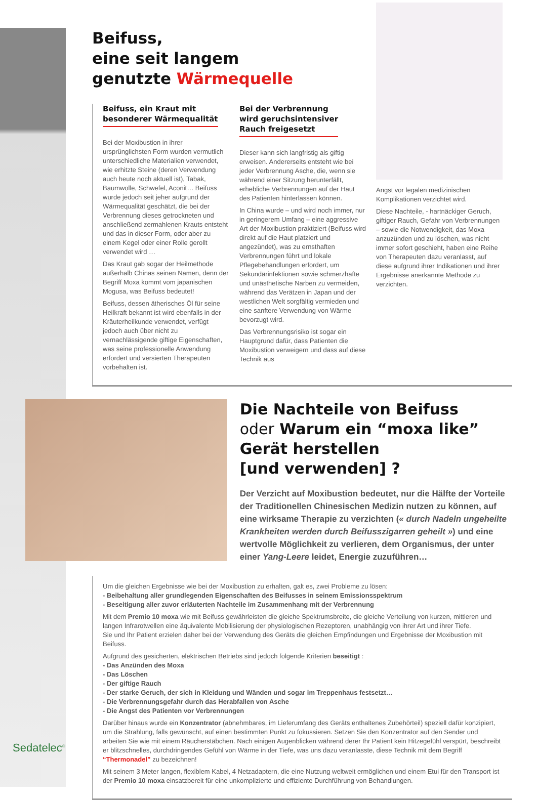Beifuss,
eine seit langem
genutzte Wärmequelle
Beifuss, ein Kraut mit
besonderer Wärmequalität
Bei der Moxibustion in ihrer ursprünglichsten Form wurden vermutlich unterschiedliche Materialien verwendet, wie erhitzte Steine (deren Verwendung auch heute noch aktuell ist), Tabak, Baumwolle, Schwefel, Aconit… Beifuss wurde jedoch seit jeher aufgrund der Wärmequalität geschätzt, die bei der Verbrennung dieses getrockneten und anschließend zermahlenen Krauts entsteht und das in dieser Form, oder aber zu einem Kegel oder einer Rolle gerollt verwendet wird …
Das Kraut gab sogar der Heilmethode außerhalb Chinas seinen Namen, denn der Begriff Moxa kommt vom japanischen Mogusa, was Beifuss bedeutet!
Beifuss, dessen ätherisches Öl für seine Heilkraft bekannt ist wird ebenfalls in der Kräuterheilkunde verwendet, verfügt jedoch auch über nicht zu vernachlässigende giftige Eigenschaften, was seine professionelle Anwendung erfordert und versierten Therapeuten vorbehalten ist.
Bei der Verbrennung
wird geruchsintensiver
Rauch freigesetzt
Dieser kann sich langfristig als giftig erweisen. Andererseits entsteht wie bei jeder Verbrennung Asche, die, wenn sie während einer Sitzung herunterfällt, erhebliche Verbrennungen auf der Haut des Patienten hinterlassen können.
In China wurde – und wird noch immer, nur in geringerem Umfang – eine aggressive Art der Moxibustion praktiziert (Beifuss wird direkt auf die Haut platziert und angezündet), was zu ernsthaften Verbrennungen führt und lokale Pflegebehandlungen erfordert, um Sekundärinfektionen sowie schmerzhafte und unästhetische Narben zu vermeiden, während das Verätzen in Japan und der westlichen Welt sorgfältig vermieden und eine sanftere Verwendung von Wärme bevorzugt wird.
Das Verbrennungsrisiko ist sogar ein Hauptgrund dafür, dass Patienten die Moxibustion verweigern und dass auf diese Technik aus
Angst vor legalen medizinischen Komplikationen verzichtet wird.
Diese Nachteile, - hartnäckiger Geruch, giftiger Rauch, Gefahr von Verbrennungen – sowie die Notwendigkeit, das Moxa anzuzünden und zu löschen, was nicht immer sofort geschieht, haben eine Reihe von Therapeuten dazu veranlasst, auf diese aufgrund ihrer Indikationen und ihrer Ergebnisse anerkannte Methode zu verzichten.
Die Nachteile von Beifuss
oder Warum ein “moxa like” Gerät herstellen
[und verwenden] ?
Der Verzicht auf Moxibustion bedeutet, nur die Hälfte der Vorteile der Traditionellen Chinesischen Medizin nutzen zu können, auf eine wirksame Therapie zu verzichten (« durch Nadeln ungeheilte Krankheiten werden durch Beifusszigarren geheilt ») und eine wertvolle Möglichkeit zu verlieren, dem Organismus, der unter einer Yang-Leere leidet, Energie zuzuführen…
Um die gleichen Ergebnisse wie bei der Moxibustion zu erhalten, galt es, zwei Probleme zu lösen:
- Beibehaltung aller grundlegenden Eigenschaften des Beifusses in seinem Emissionsspektrum
- Beseitigung aller zuvor erläuterten Nachteile im Zusammenhang mit der Verbrennung
Mit dem Premio 10 moxa wie mit Beifuss gewährleisten die gleiche Spektrumsbreite, die gleiche Verteilung von kurzen, mittleren und langen Infrarotwellen eine äquivalente Mobilisierung der physiologischen Rezeptoren, unabhängig von ihrer Art und ihrer Tiefe.
Sie und Ihr Patient erzielen daher bei der Verwendung des Geräts die gleichen Empfindungen und Ergebnisse der Moxibustion mit Beifuss.
Aufgrund des gesicherten, elektrischen Betriebs sind jedoch folgende Kriterien beseitigt :
- Das Anzünden des Moxa
- Das Löschen
- Der giftige Rauch
- Der starke Geruch, der sich in Kleidung und Wänden und sogar im Treppenhaus festsetzt…
- Die Verbrennungsgefahr durch das Herabfallen von Asche
- Die Angst des Patienten vor Verbrennungen
Darüber hinaus wurde ein Konzentrator (abnehmbares, im Lieferumfang des Geräts enthaltenes Zubehörteil) speziell dafür konzipiert, um die Strahlung, falls gewünscht, auf einen bestimmten Punkt zu fokussieren. Setzen Sie den Konzentrator auf den Sender und arbeiten Sie wie mit einem Räucherstäbchen. Nach einigen Augenblicken während derer Ihr Patient kein Hitzegefühl verspürt, beschreibt er blitzschnelles, durchdringendes Gefühl von Wärme in der Tiefe, was uns dazu veranlasste, diese Technik mit dem Begriff “Thermonadel” zu bezeichnen!
Mit seinem 3 Meter langen, flexiblem Kabel, 4 Netzadaptern, die eine Nutzung weltweit ermöglichen und einem Etui für den Transport ist der Premio 10 moxa einsatzbereit für eine unkomplizierte und effiziente Durchführung von Behandlungen.
Sedatelec<sup>®</sup>